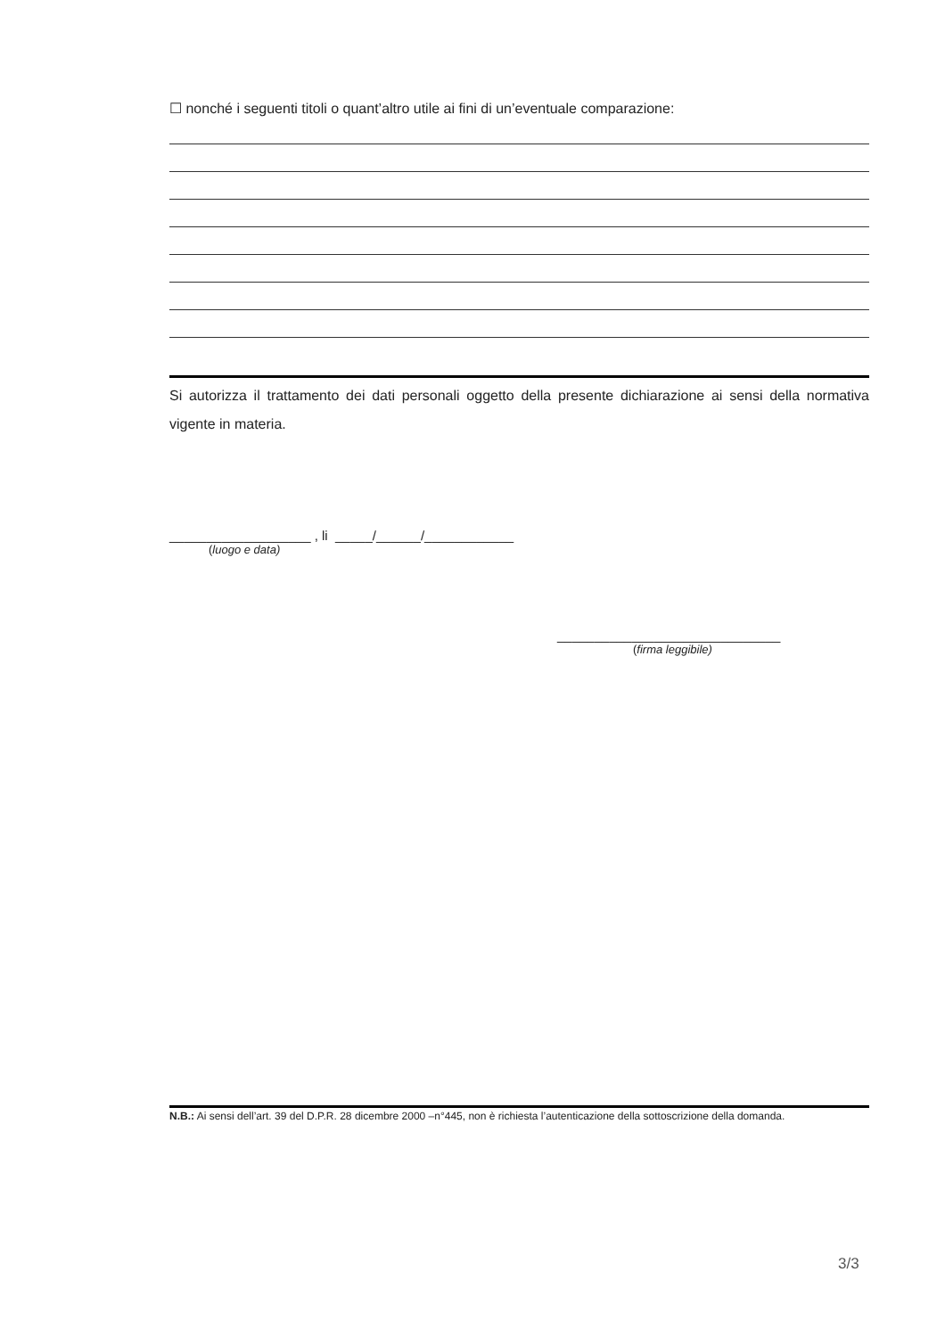☐ nonché i seguenti titoli o quant’altro utile ai fini di un’eventuale comparazione:
Si autorizza il trattamento dei dati personali oggetto della presente dichiarazione ai sensi della normativa vigente in materia.
___________________ , li _____/______/____________
(luogo e data)
______________________________
(firma leggibile)
N.B.: Ai sensi dell’art. 39 del D.P.R. 28 dicembre 2000 –n°445, non è richiesta l’autenticazione della sottoscrizione della domanda.
3/3